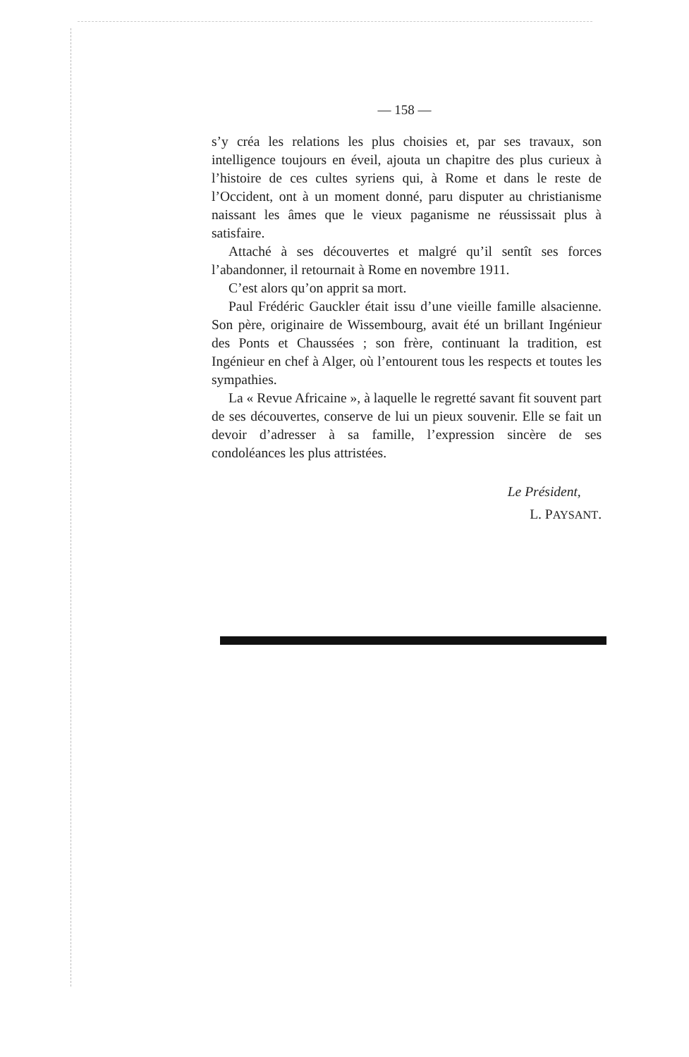— 158 —
s’y créa les relations les plus choisies et, par ses travaux, son intelligence toujours en éveil, ajouta un chapitre des plus curieux à l’histoire de ces cultes syriens qui, à Rome et dans le reste de l’Occident, ont à un moment donné, paru disputer au christianisme naissant les âmes que le vieux paganisme ne réussissait plus à satisfaire.
Attaché à ses découvertes et malgré qu’il sentît ses forces l’abandonner, il retournait à Rome en novembre 1911.
C’est alors qu’on apprit sa mort.
Paul Frédéric Gauckler était issu d’une vieille famille alsacienne. Son père, originaire de Wissembourg, avait été un brillant Ingénieur des Ponts et Chaussées ; son frère, continuant la tradition, est Ingénieur en chef à Alger, où l’entourent tous les respects et toutes les sympathies.
La « Revue Africaine », à laquelle le regretté savant fit souvent part de ses découvertes, conserve de lui un pieux souvenir. Elle se fait un devoir d’adresser à sa famille, l’expression sincère de ses condoléances les plus attristées.
Le Président,
L. PAYSANT.